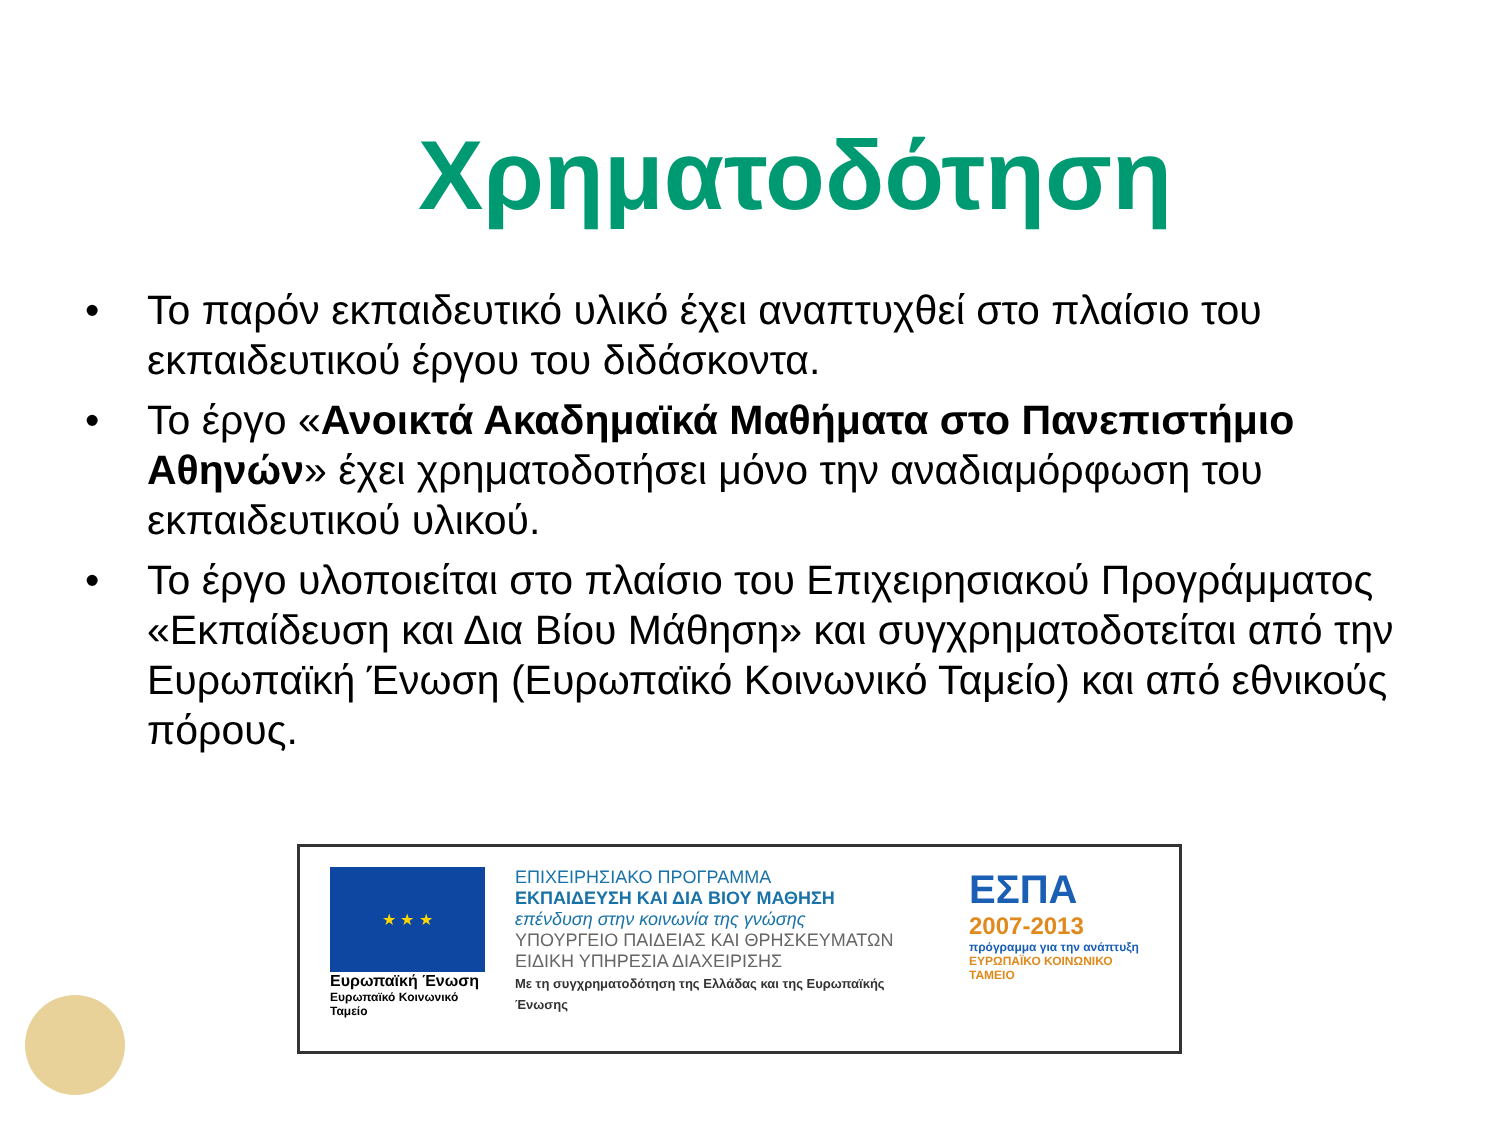Χρηματοδότηση
• Το παρόν εκπαιδευτικό υλικό έχει αναπτυχθεί στο πλαίσιο του εκπαιδευτικού έργου του διδάσκοντα.
• Το έργο «Ανοικτά Ακαδημαϊκά Μαθήματα στο Πανεπιστήμιο Αθηνών» έχει χρηματοδοτήσει μόνο την αναδιαμόρφωση του εκπαιδευτικού υλικού.
• Το έργο υλοποιείται στο πλαίσιο του Επιχειρησιακού Προγράμματος «Εκπαίδευση και Δια Βίου Μάθηση» και συγχρηματοδοτείται από την Ευρωπαϊκή Ένωση (Ευρωπαϊκό Κοινωνικό Ταμείο) και από εθνικούς πόρους.
★ ★ ★
Ευρωπαϊκή Ένωση
Ευρωπαϊκό Κοινωνικό Ταμείο
ΕΠΙΧΕΙΡΗΣΙΑΚΟ ΠΡΟΓΡΑΜΜΑ
ΕΚΠΑΙΔΕΥΣΗ ΚΑΙ ΔΙΑ ΒΙΟΥ ΜΑΘΗΣΗ
επένδυση στην κοινωνία της γνώσης
ΥΠΟΥΡΓΕΙΟ ΠΑΙΔΕΙΑΣ ΚΑΙ ΘΡΗΣΚΕΥΜΑΤΩΝ
ΕΙΔΙΚΗ ΥΠΗΡΕΣΙΑ ΔΙΑΧΕΙΡΙΣΗΣ
Με τη συγχρηματοδότηση της Ελλάδας και της Ευρωπαϊκής Ένωσης
ΕΣΠΑ
2007-2013
πρόγραμμα για την ανάπτυξη
ΕΥΡΩΠΑΪΚΟ ΚΟΙΝΩΝΙΚΟ ΤΑΜΕΙΟ